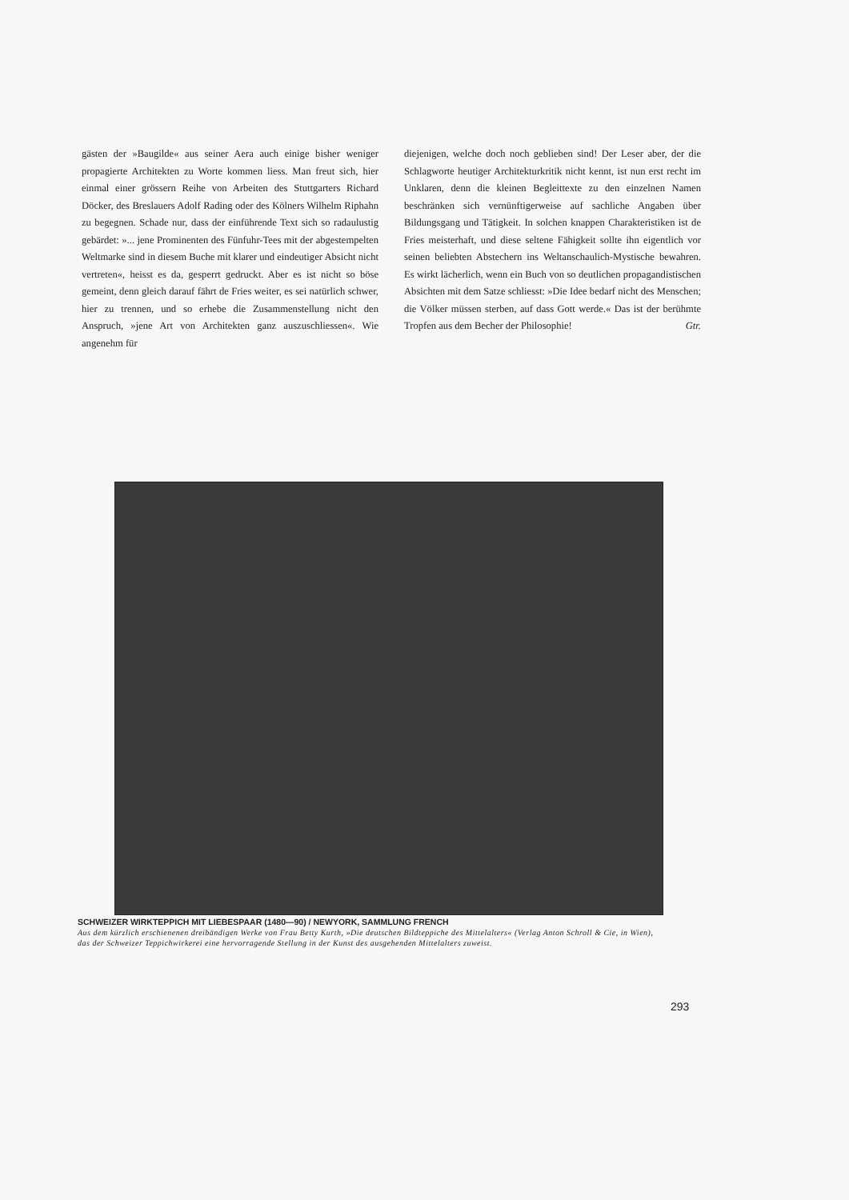gästen der »Baugilde« aus seiner Aera auch einige bisher weniger propagierte Architekten zu Worte kommen liess. Man freut sich, hier einmal einer grössern Reihe von Arbeiten des Stuttgarters Richard Döcker, des Breslauers Adolf Rading oder des Kölners Wilhelm Riphahn zu begegnen. Schade nur, dass der einführende Text sich so radaulustig gebärdet: »... jene Prominenten des Fünfuhr-Tees mit der abgestempelten Weltmarke sind in diesem Buche mit klarer und eindeutiger Absicht nicht vertreten«, heisst es da, gesperrt gedruckt. Aber es ist nicht so böse gemeint, denn gleich darauf fährt de Fries weiter, es sei natürlich schwer, hier zu trennen, und so erhebe die Zusammenstellung nicht den Anspruch, »jene Art von Architekten ganz auszuschliessen«. Wie angenehm für
diejenigen, welche doch noch geblieben sind! Der Leser aber, der die Schlagworte heutiger Architekturkritik nicht kennt, ist nun erst recht im Unklaren, denn die kleinen Begleittexte zu den einzelnen Namen beschränken sich vernünftigerweise auf sachliche Angaben über Bildungsgang und Tätigkeit. In solchen knappen Charakteristiken ist de Fries meisterhaft, und diese seltene Fähigkeit sollte ihn eigentlich vor seinen beliebten Abstechern ins Weltanschaulich-Mystische bewahren. Es wirkt lächerlich, wenn ein Buch von so deutlichen propagandistischen Absichten mit dem Satze schliesst: »Die Idee bedarf nicht des Menschen; die Völker müssen sterben, auf dass Gott werde.« Das ist der berühmte Tropfen aus dem Becher der Philosophie! Gtr.
SCHWEIZER WIRKTEPPICH MIT LIEBESPAAR (1480—90) / NEWYORK, SAMMLUNG FRENCH
Aus dem kürzlich erschienenen dreibändigen Werke von Frau Betty Kurth, »Die deutschen Bildteppiche des Mittelalters« (Verlag Anton Schroll & Cie, in Wien), das der Schweizer Teppichwirkerei eine hervorragende Stellung in der Kunst des ausgehenden Mittelalters zuweist.
293